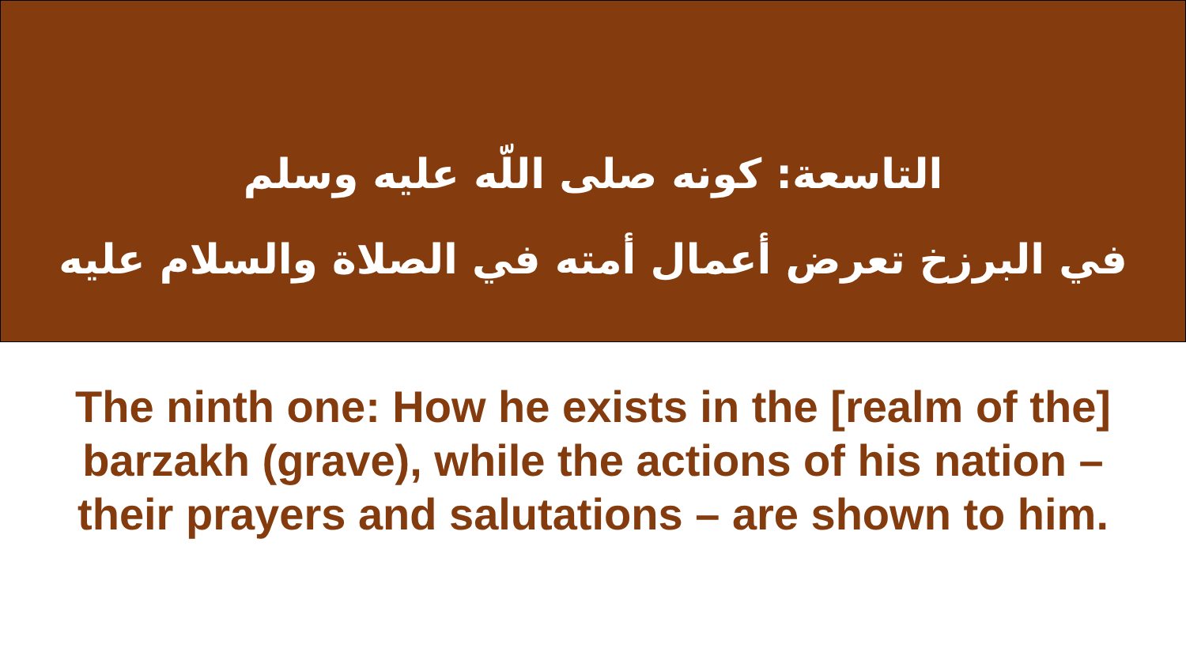التاسعة: كونه صلى اللّه عليه وسلم
في البرزخ تعرض أعمال أمته في الصلاة والسلام عليه
The ninth one: How he exists in the [realm of the] barzakh (grave), while the actions of his nation – their prayers and salutations – are shown to him.